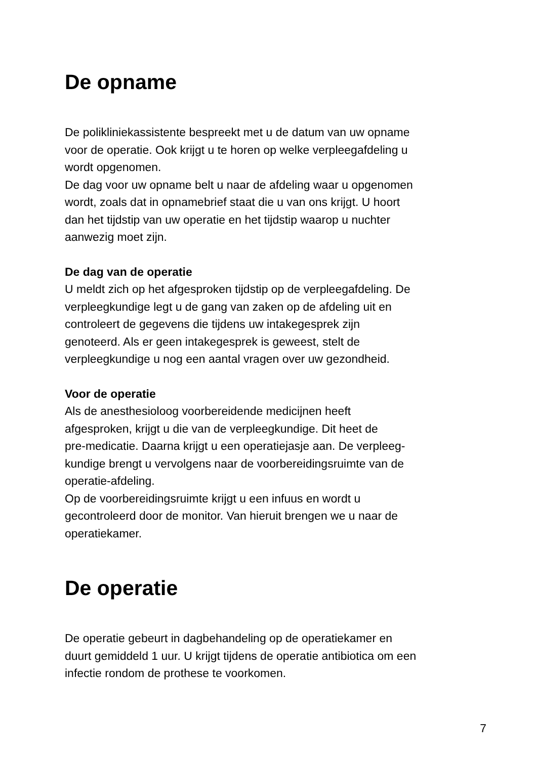De opname
De polikliniekassistente bespreekt met u de datum van uw opname
voor de operatie. Ook krijgt u te horen op welke verpleegafdeling u
wordt opgenomen.
De dag voor uw opname belt u naar de afdeling waar u opgenomen
wordt, zoals dat in opnamebrief staat die u van ons krijgt. U hoort
dan het tijdstip van uw operatie en het tijdstip waarop u nuchter
aanwezig moet zijn.
De dag van de operatie
U meldt zich op het afgesproken tijdstip op de verpleegafdeling. De
verpleegkundige legt u de gang van zaken op de afdeling uit en
controleert de gegevens die tijdens uw intakegesprek zijn
genoteerd. Als er geen intakegesprek is geweest, stelt de
verpleegkundige u nog een aantal vragen over uw gezondheid.
Voor de operatie
Als de anesthesioloog voorbereidende medicijnen heeft
afgesproken, krijgt u die van de verpleegkundige. Dit heet de
pre-medicatie. Daarna krijgt u een operatiejasje aan. De verpleeg-
kundige brengt u vervolgens naar de voorbereidingsruimte van de
operatie-afdeling.
Op de voorbereidingsruimte krijgt u een infuus en wordt u
gecontroleerd door de monitor. Van hieruit brengen we u naar de
operatiekamer.
De operatie
De operatie gebeurt in dagbehandeling op de operatiekamer en
duurt gemiddeld 1 uur. U krijgt tijdens de operatie antibiotica om een
infectie rondom de prothese te voorkomen.
7